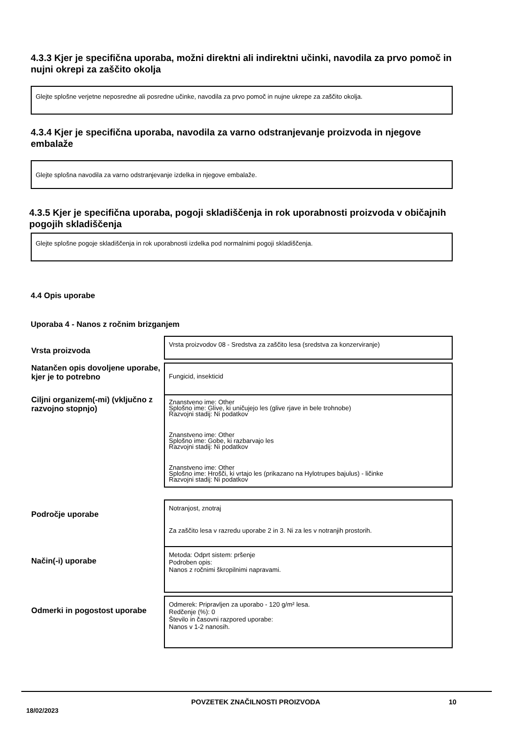4.3.3 Kjer je specifična uporaba, možni direktni ali indirektni učinki, navodila za prvo pomoč in nujni okrepi za zaščito okolja
Glejte splošne verjetne neposredne ali posredne učinke, navodila za prvo pomoč in nujne ukrepe za zaščito okolja.
4.3.4 Kjer je specifična uporaba, navodila za varno odstranjevanje proizvoda in njegove embalaže
Glejte splošna navodila za varno odstranjevanje izdelka in njegove embalaže.
4.3.5 Kjer je specifična uporaba, pogoji skladiščenja in rok uporabnosti proizvoda v običajnih pogojih skladiščenja
Glejte splošne pogoje skladiščenja in rok uporabnosti izdelka pod normalnimi pogoji skladiščenja.
4.4 Opis uporabe
Uporaba 4 - Nanos z ročnim brizganjem
| Vrsta proizvoda | Vrsta proizvodov 08 - Sredstva za zaščito lesa (sredstva za konzerviranje) |
| Natančen opis dovoljene uporabe, kjer je to potrebno | Fungicid, insekticid |
| Ciljni organizem(-mi) (vključno z razvojno stopnjo) | Znanstveno ime: Other Splošno ime: Glive, ki uničujejo les (glive rjave in bele trohnobe) Razvojni stadij: Ni podatkov Znanstveno ime: Other Splošno ime: Gobe, ki razbarvajo les Razvojni stadij: Ni podatkov Znanstveno ime: Other Splošno ime: Hrošči, ki vrtajo les (prikazano na Hylotrupes bajulus) - ličinke Razvojni stadij: Ni podatkov |
| Področje uporabe | Notranjost, znotraj Za zaščito lesa v razredu uporabe 2 in 3. Ni za les v notranjih prostorih. |
| Način(-i) uporabe | Metoda: Odprt sistem: pršenje Podroben opis: Nanos z ročnimi škropilnimi napravami. |
| Odmerki in pogostost uporabe | Odmerek: Pripravljen za uporabo - 120 g/m² lesa. Redčenje (%): 0 Število in časovni razpored uporabe: Nanos v 1-2 nanosih. |
18/02/2023 POVZETEK ZNAČILNOSTI PROIZVODA 10